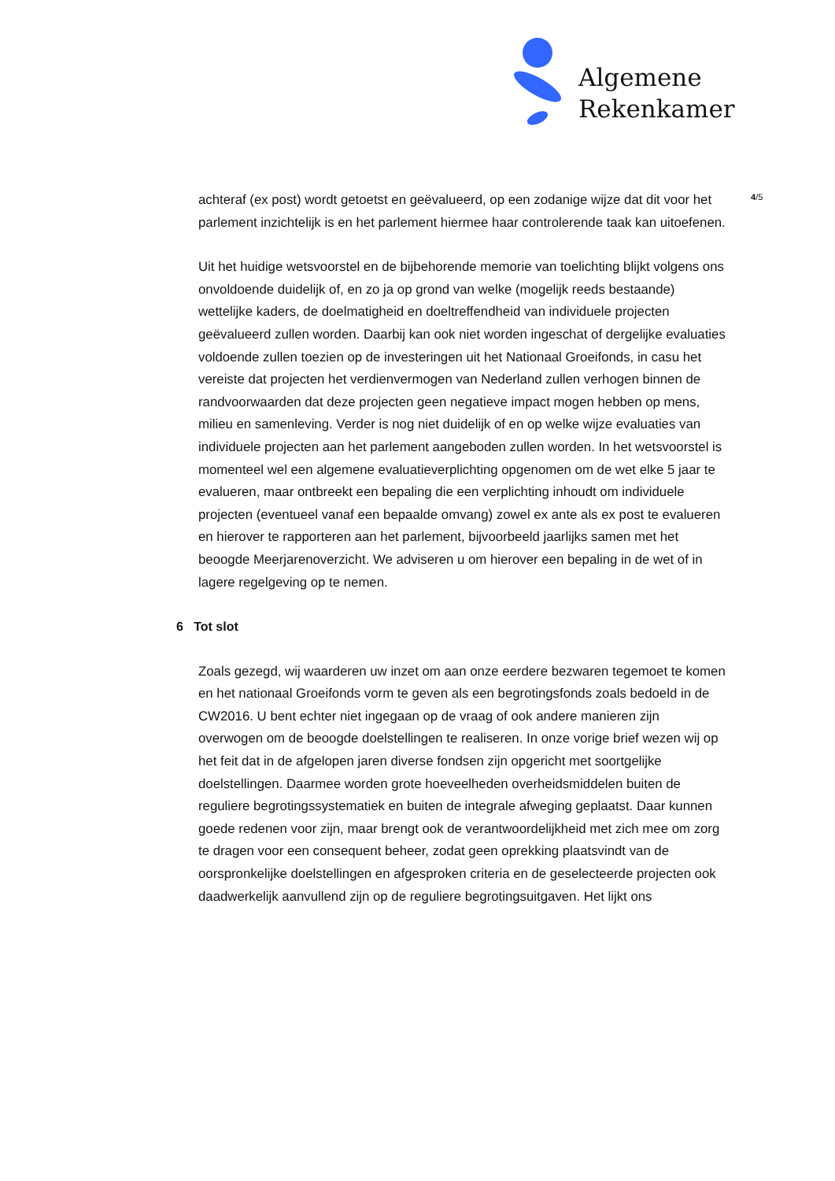Algemene
Rekenkamer
achteraf (ex post) wordt getoetst en geëvalueerd, op een zodanige wijze dat dit voor het parlement inzichtelijk is en het parlement hiermee haar controlerende taak kan uitoefenen.
Uit het huidige wetsvoorstel en de bijbehorende memorie van toelichting blijkt volgens ons onvoldoende duidelijk of, en zo ja op grond van welke (mogelijk reeds bestaande) wettelijke kaders, de doelmatigheid en doeltreffendheid van individuele projecten geëvalueerd zullen worden. Daarbij kan ook niet worden ingeschat of dergelijke evaluaties voldoende zullen toezien op de investeringen uit het Nationaal Groeifonds, in casu het vereiste dat projecten het verdienvermogen van Nederland zullen verhogen binnen de randvoorwaarden dat deze projecten geen negatieve impact mogen hebben op mens, milieu en samenleving. Verder is nog niet duidelijk of en op welke wijze evaluaties van individuele projecten aan het parlement aangeboden zullen worden. In het wetsvoorstel is momenteel wel een algemene evaluatieverplichting opgenomen om de wet elke 5 jaar te evalueren, maar ontbreekt een bepaling die een verplichting inhoudt om individuele projecten (eventueel vanaf een bepaalde omvang) zowel ex ante als ex post te evalueren en hierover te rapporteren aan het parlement, bijvoorbeeld jaarlijks samen met het beoogde Meerjarenoverzicht. We adviseren u om hierover een bepaling in de wet of in lagere regelgeving op te nemen.
6 Tot slot
Zoals gezegd, wij waarderen uw inzet om aan onze eerdere bezwaren tegemoet te komen en het nationaal Groeifonds vorm te geven als een begrotingsfonds zoals bedoeld in de CW2016. U bent echter niet ingegaan op de vraag of ook andere manieren zijn overwogen om de beoogde doelstellingen te realiseren. In onze vorige brief wezen wij op het feit dat in de afgelopen jaren diverse fondsen zijn opgericht met soortgelijke doelstellingen. Daarmee worden grote hoeveelheden overheidsmiddelen buiten de reguliere begrotingssystematiek en buiten de integrale afweging geplaatst. Daar kunnen goede redenen voor zijn, maar brengt ook de verantwoordelijkheid met zich mee om zorg te dragen voor een consequent beheer, zodat geen oprekking plaatsvindt van de oorspronkelijke doelstellingen en afgesproken criteria en de geselecteerde projecten ook daadwerkelijk aanvullend zijn op de reguliere begrotingsuitgaven. Het lijkt ons
4/5